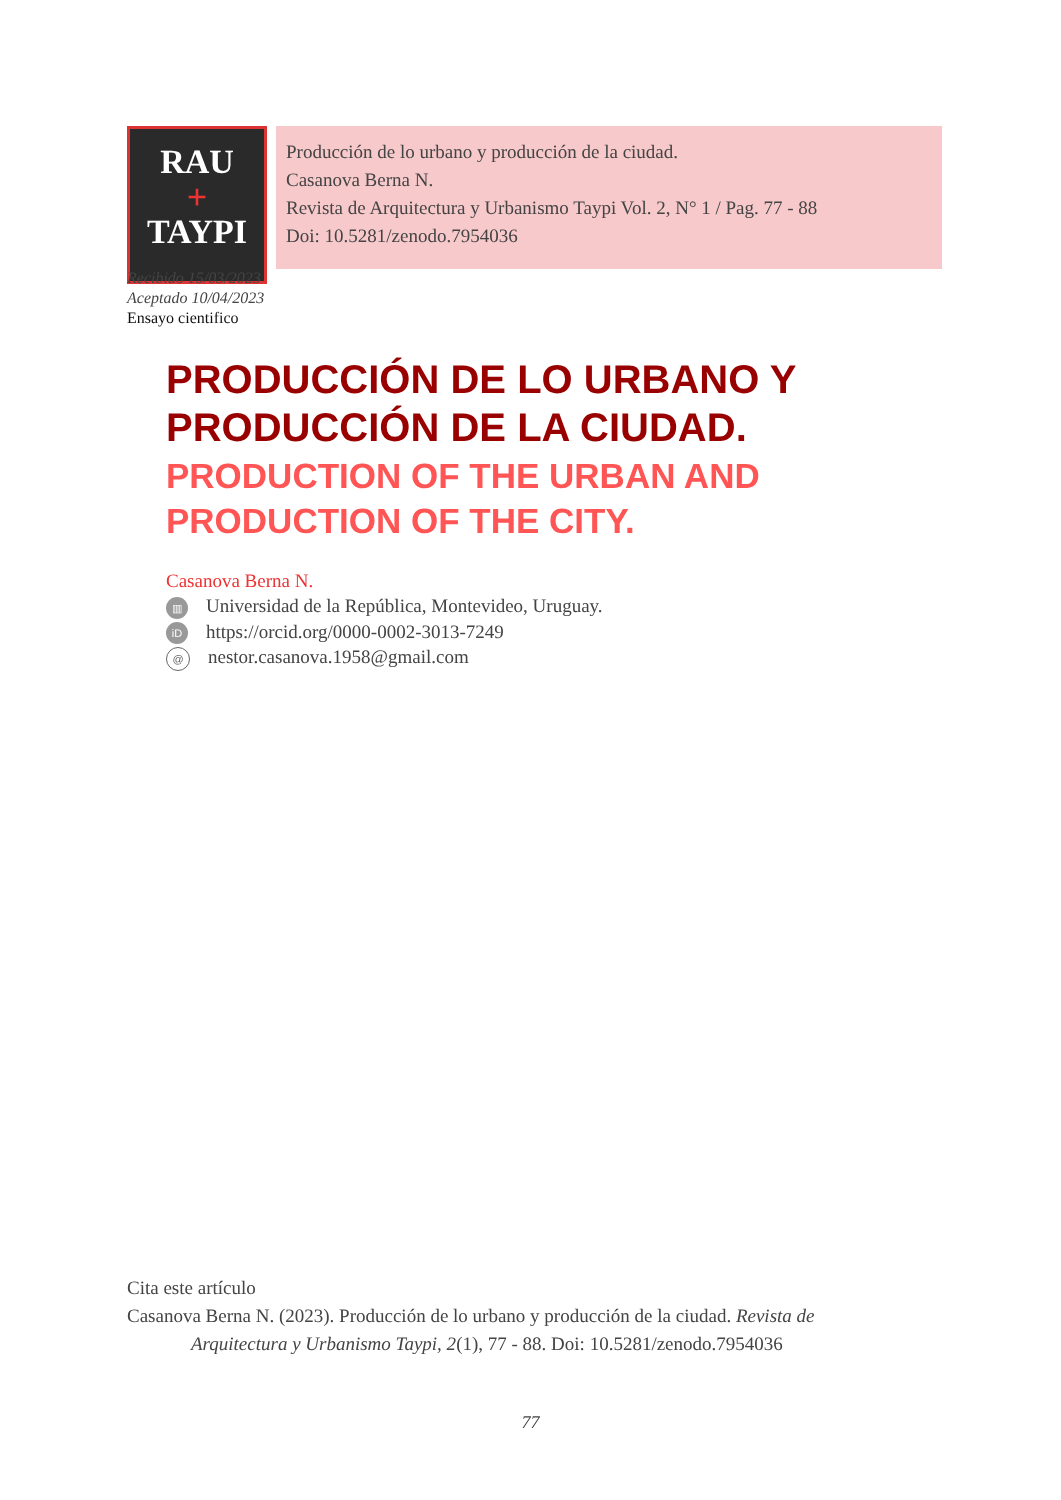RAU
+
TAYPI
Producción de lo urbano y producción de la ciudad.
Casanova Berna N.
Revista de Arquitectura y Urbanismo Taypi Vol. 2, N° 1 / Pag. 77 - 88
Doi: 10.5281/zenodo.7954036
Recibido 15/03/2023
Aceptado 10/04/2023
Ensayo cientifico
PRODUCCIÓN DE LO URBANO Y
PRODUCCIÓN DE LA CIUDAD.
PRODUCTION OF THE URBAN AND
PRODUCTION OF THE CITY.
Casanova Berna N.
▥ Universidad de la República, Montevideo, Uruguay.
iD https://orcid.org/0000-0002-3013-7249
@ nestor.casanova.1958@gmail.com
Cita este artículo
Casanova Berna N. (2023). Producción de lo urbano y producción de la ciudad. Revista de
Arquitectura y Urbanismo Taypi, 2(1), 77 - 88. Doi: 10.5281/zenodo.7954036
77